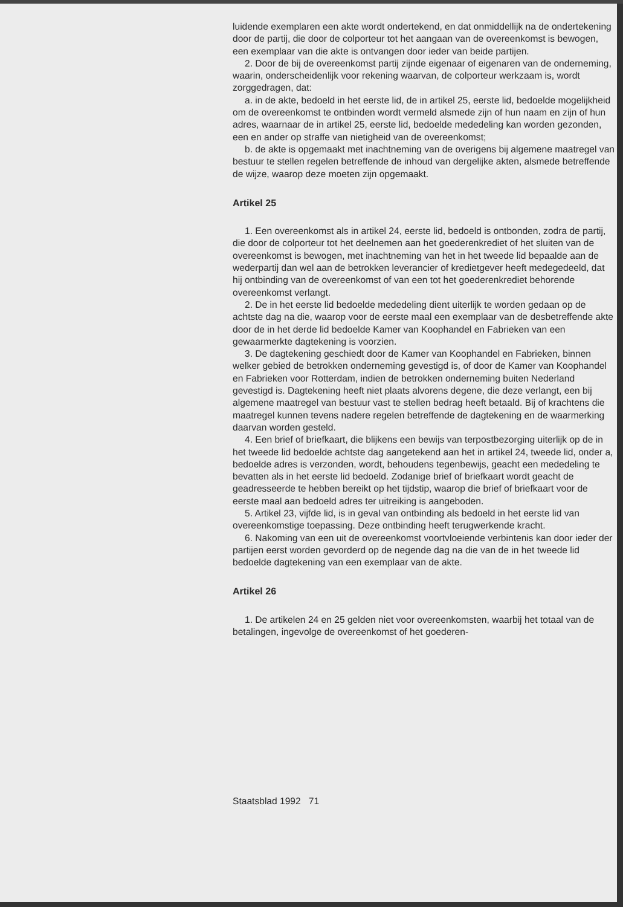luidende exemplaren een akte wordt ondertekend, en dat onmiddellijk na de ondertekening door de partij, die door de colporteur tot het aangaan van de overeenkomst is bewogen, een exemplaar van die akte is ontvangen door ieder van beide partijen.
2. Door de bij de overeenkomst partij zijnde eigenaar of eigenaren van de onderneming, waarin, onderscheidenlijk voor rekening waarvan, de colporteur werkzaam is, wordt zorggedragen, dat:
a. in de akte, bedoeld in het eerste lid, de in artikel 25, eerste lid, bedoelde mogelijkheid om de overeenkomst te ontbinden wordt vermeld alsmede zijn of hun naam en zijn of hun adres, waarnaar de in artikel 25, eerste lid, bedoelde mededeling kan worden gezonden, een en ander op straffe van nietigheid van de overeenkomst;
b. de akte is opgemaakt met inachtneming van de overigens bij algemene maatregel van bestuur te stellen regelen betreffende de inhoud van dergelijke akten, alsmede betreffende de wijze, waarop deze moeten zijn opgemaakt.
Artikel 25
1. Een overeenkomst als in artikel 24, eerste lid, bedoeld is ontbonden, zodra de partij, die door de colporteur tot het deelnemen aan het goederenkrediet of het sluiten van de overeenkomst is bewogen, met inachtneming van het in het tweede lid bepaalde aan de wederpartij dan wel aan de betrokken leverancier of kredietgever heeft medegedeeld, dat hij ontbinding van de overeenkomst of van een tot het goederenkrediet behorende overeenkomst verlangt.
2. De in het eerste lid bedoelde mededeling dient uiterlijk te worden gedaan op de achtste dag na die, waarop voor de eerste maal een exemplaar van de desbetreffende akte door de in het derde lid bedoelde Kamer van Koophandel en Fabrieken van een gewaarmerkte dagtekening is voorzien.
3. De dagtekening geschiedt door de Kamer van Koophandel en Fabrieken, binnen welker gebied de betrokken onderneming gevestigd is, of door de Kamer van Koophandel en Fabrieken voor Rotterdam, indien de betrokken onderneming buiten Nederland gevestigd is. Dagtekening heeft niet plaats alvorens degene, die deze verlangt, een bij algemene maatregel van bestuur vast te stellen bedrag heeft betaald. Bij of krachtens die maatregel kunnen tevens nadere regelen betreffende de dagtekening en de waarmerking daarvan worden gesteld.
4. Een brief of briefkaart, die blijkens een bewijs van terpostbezorging uiterlijk op de in het tweede lid bedoelde achtste dag aangetekend aan het in artikel 24, tweede lid, onder a, bedoelde adres is verzonden, wordt, behoudens tegenbewijs, geacht een mededeling te bevatten als in het eerste lid bedoeld. Zodanige brief of briefkaart wordt geacht de geadresseerde te hebben bereikt op het tijdstip, waarop die brief of briefkaart voor de eerste maal aan bedoeld adres ter uitreiking is aangeboden.
5. Artikel 23, vijfde lid, is in geval van ontbinding als bedoeld in het eerste lid van overeenkomstige toepassing. Deze ontbinding heeft terugwerkende kracht.
6. Nakoming van een uit de overeenkomst voortvloeiende verbintenis kan door ieder der partijen eerst worden gevorderd op de negende dag na die van de in het tweede lid bedoelde dagtekening van een exemplaar van de akte.
Artikel 26
1. De artikelen 24 en 25 gelden niet voor overeenkomsten, waarbij het totaal van de betalingen, ingevolge de overeenkomst of het goederen-
Staatsblad 1992 71